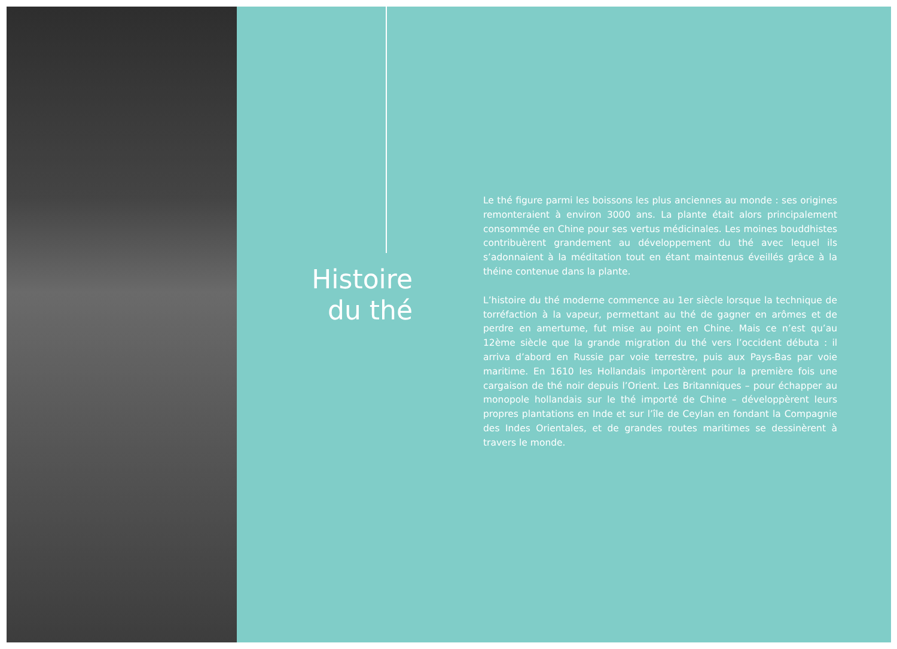Histoire
du thé
Le thé figure parmi les boissons les plus anciennes au monde : ses origines remonteraient à environ 3000 ans. La plante était alors principalement consommée en Chine pour ses vertus médicinales. Les moines bouddhistes contribuèrent grandement au développement du thé avec lequel ils s’adonnaient à la méditation tout en étant maintenus éveillés grâce à la théine contenue dans la plante.
L’histoire du thé moderne commence au 1er siècle lorsque la technique de torréfaction à la vapeur, permettant au thé de gagner en arômes et de perdre en amertume, fut mise au point en Chine. Mais ce n’est qu’au 12ème siècle que la grande migration du thé vers l’occident débuta : il arriva d’abord en Russie par voie terrestre, puis aux Pays-Bas par voie maritime. En 1610 les Hollandais importèrent pour la première fois une cargaison de thé noir depuis l’Orient. Les Britanniques – pour échapper au monopole hollandais sur le thé importé de Chine – développèrent leurs propres plantations en Inde et sur l’île de Ceylan en fondant la Compagnie des Indes Orientales, et de grandes routes maritimes se dessinèrent à travers le monde.